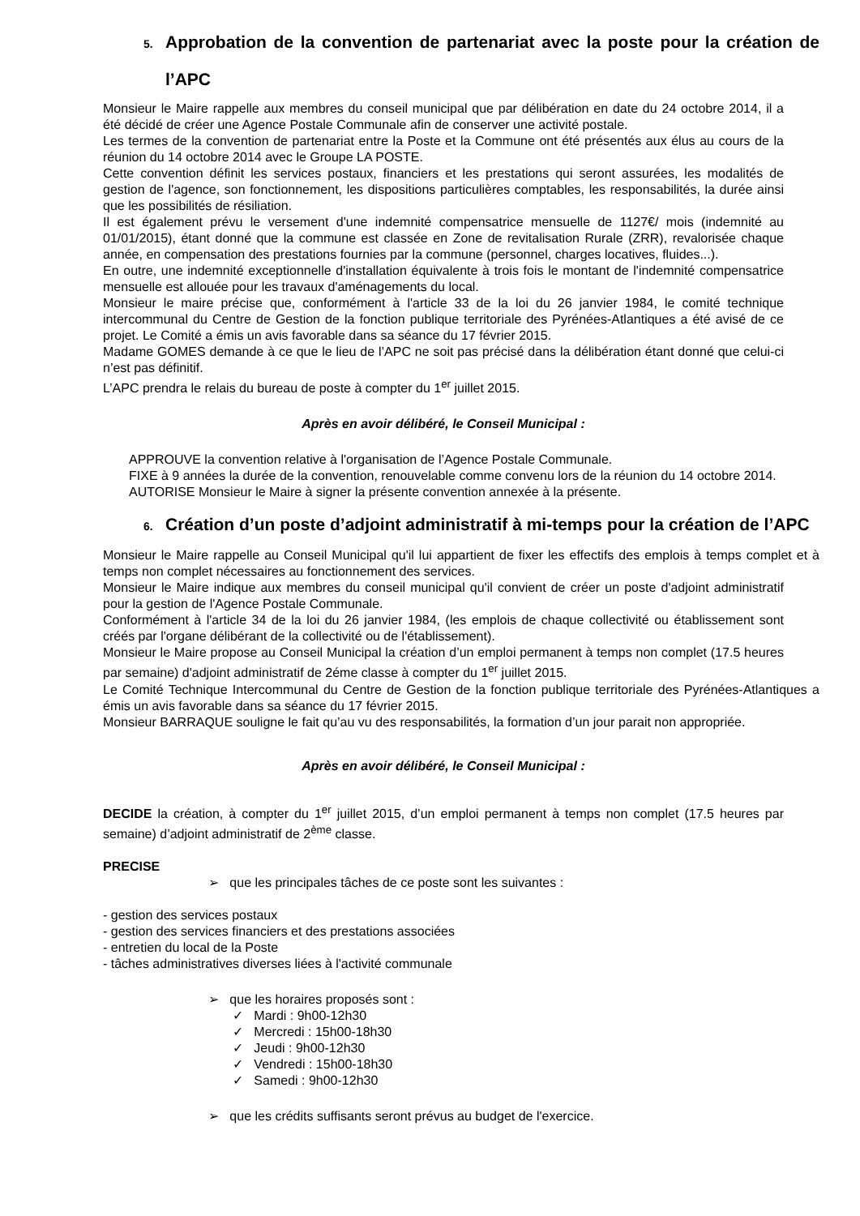5. Approbation de la convention de partenariat avec la poste pour la création de l’APC
Monsieur le Maire rappelle aux membres du conseil municipal que par délibération en date du 24 octobre 2014, il a été décidé de créer une Agence Postale Communale afin de conserver une activité postale.
Les termes de la convention de partenariat entre la Poste et la Commune ont été présentés aux élus au cours de la réunion du 14 octobre 2014 avec le Groupe LA POSTE.
Cette convention définit les services postaux, financiers et les prestations qui seront assurées, les modalités de gestion de l'agence, son fonctionnement, les dispositions particulières comptables, les responsabilités, la durée ainsi que les possibilités de résiliation.
Il est également prévu le versement d'une indemnité compensatrice mensuelle de 1127€/ mois (indemnité au 01/01/2015), étant donné que la commune est classée en Zone de revitalisation Rurale (ZRR), revalorisée chaque année, en compensation des prestations fournies par la commune (personnel, charges locatives, fluides...).
En outre, une indemnité exceptionnelle d'installation équivalente à trois fois le montant de l'indemnité compensatrice mensuelle est allouée pour les travaux d'aménagements du local.
Monsieur le maire précise que, conformément à l'article 33 de la loi du 26 janvier 1984, le comité technique intercommunal du Centre de Gestion de la fonction publique territoriale des Pyrénées-Atlantiques a été avisé de ce projet. Le Comité a émis un avis favorable dans sa séance du 17 février 2015.
Madame GOMES demande à ce que le lieu de l’APC ne soit pas précisé dans la délibération étant donné que celui-ci n’est pas définitif.
L’APC prendra le relais du bureau de poste à compter du 1<sup>er</sup> juillet 2015.
Après en avoir délibéré, le Conseil Municipal :
APPROUVE la convention relative à l'organisation de l’Agence Postale Communale.
FIXE à 9 années la durée de la convention, renouvelable comme convenu lors de la réunion du 14 octobre 2014.
AUTORISE Monsieur le Maire à signer la présente convention annexée à la présente.
6. Création d’un poste d’adjoint administratif à mi-temps pour la création de l’APC
Monsieur le Maire rappelle au Conseil Municipal qu'il lui appartient de fixer les effectifs des emplois à temps complet et à temps non complet nécessaires au fonctionnement des services.
Monsieur le Maire indique aux membres du conseil municipal qu'il convient de créer un poste d'adjoint administratif pour la gestion de l'Agence Postale Communale.
Conformément à l'article 34 de la loi du 26 janvier 1984, (les emplois de chaque collectivité ou établissement sont créés par l'organe délibérant de la collectivité ou de l'établissement).
Monsieur le Maire propose au Conseil Municipal la création d’un emploi permanent à temps non complet (17.5 heures par semaine) d'adjoint administratif de 2éme classe à compter du 1<sup>er</sup> juillet 2015.
Le Comité Technique Intercommunal du Centre de Gestion de la fonction publique territoriale des Pyrénées-Atlantiques a émis un avis favorable dans sa séance du 17 février 2015.
Monsieur BARRAQUE souligne le fait qu’au vu des responsabilités, la formation d’un jour parait non appropriée.
Après en avoir délibéré, le Conseil Municipal :
DECIDE la création, à compter du 1<sup>er</sup> juillet 2015, d’un emploi permanent à temps non complet (17.5 heures par semaine) d’adjoint administratif de 2<sup>ème</sup> classe.
PRECISE
➢ que les principales tâches de ce poste sont les suivantes :
- gestion des services postaux
- gestion des services financiers et des prestations associées
- entretien du local de la Poste
- tâches administratives diverses liées à l'activité communale
➢ que les horaires proposés sont :
✓ Mardi : 9h00-12h30
✓ Mercredi : 15h00-18h30
✓ Jeudi : 9h00-12h30
✓ Vendredi : 15h00-18h30
✓ Samedi : 9h00-12h30
➢ que les crédits suffisants seront prévus au budget de l'exercice.